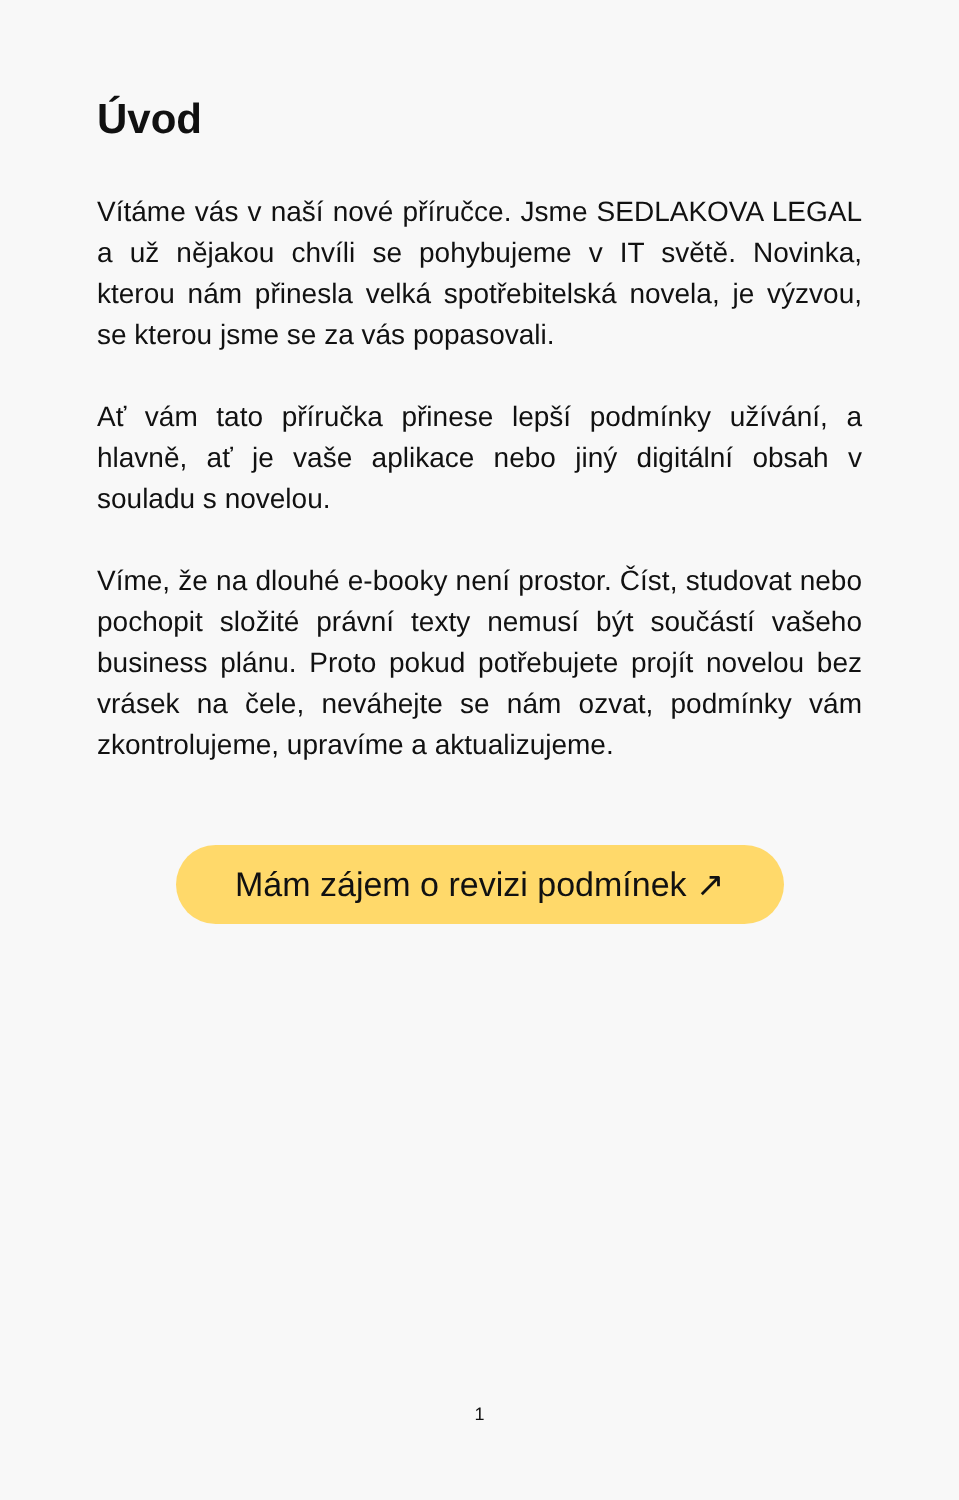Úvod
Vítáme vás v naší nové příručce. Jsme SEDLAKOVA LEGAL a už nějakou chvíli se pohybujeme v IT světě. Novinka, kterou nám přinesla velká spotřebitelská novela, je výzvou, se kterou jsme se za vás popasovali.
Ať vám tato příručka přinese lepší podmínky užívání, a hlavně, ať je vaše aplikace nebo jiný digitální obsah v souladu s novelou.
Víme, že na dlouhé e-booky není prostor. Číst, studovat nebo pochopit složité právní texty nemusí být součástí vašeho business plánu. Proto pokud potřebujete projít novelou bez vrásek na čele, neváhejte se nám ozvat, podmínky vám zkontrolujeme, upravíme a aktualizujeme.
Mám zájem o revizi podmínek ↗
1